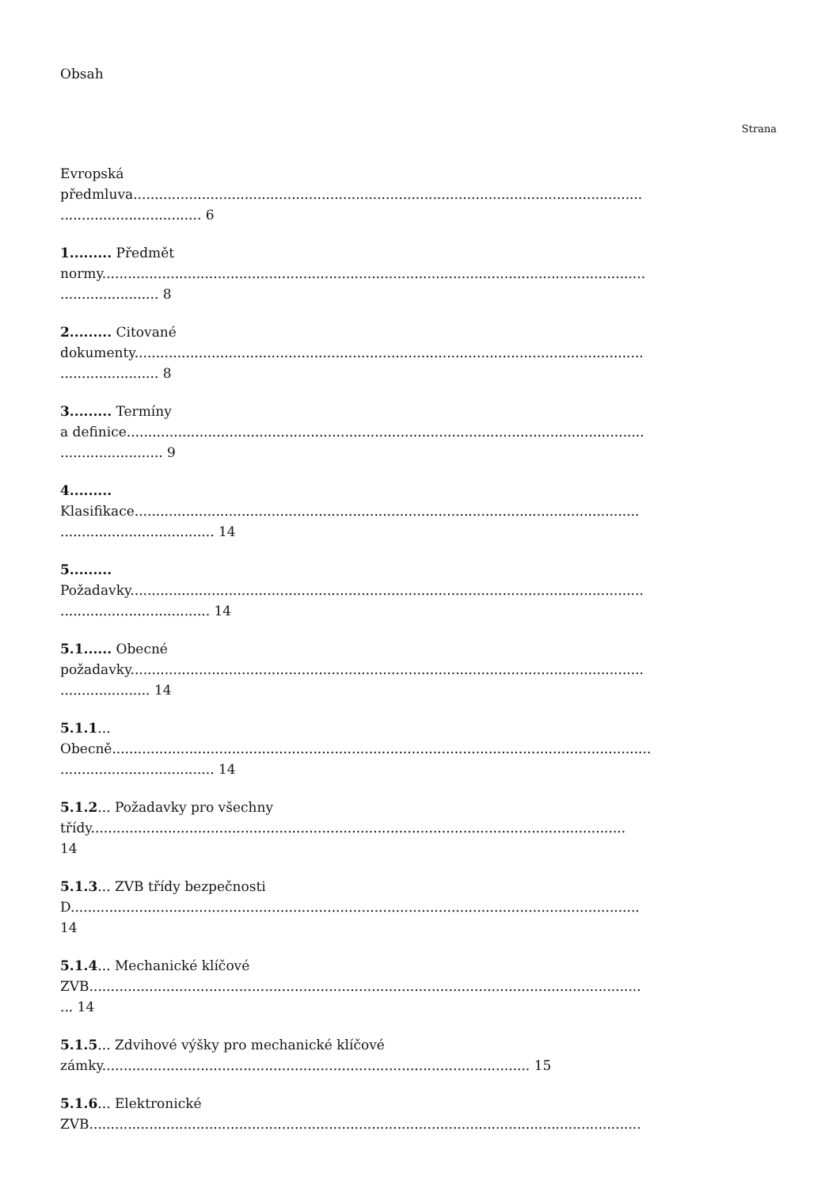Obsah
Strana
Evropská
předmluva.......................................................................................................................
................................. 6
1......... Předmět
normy...............................................................................................................................
....................... 8
2......... Citované
dokumenty.......................................................................................................................
....................... 8
3......... Termíny
a definice.........................................................................................................................
........................ 9
4.........
Klasifikace......................................................................................................................
.................................... 14
5.........
Požadavky........................................................................................................................
................................... 14
5.1...... Obecné
požadavky........................................................................................................................
..................... 14
5.1.1...
Obecně..............................................................................................................................
.................................... 14
5.1.2... Požadavky pro všechny
třídy.............................................................................................................................
14
5.1.3... ZVB třídy bezpečnosti
D.....................................................................................................................................
14
5.1.4... Mechanické klíčové
ZVB.................................................................................................................................
... 14
5.1.5... Zdvihové výšky pro mechanické klíčové
zámky.................................................................................................... 15
5.1.6... Elektronické
ZVB.................................................................................................................................